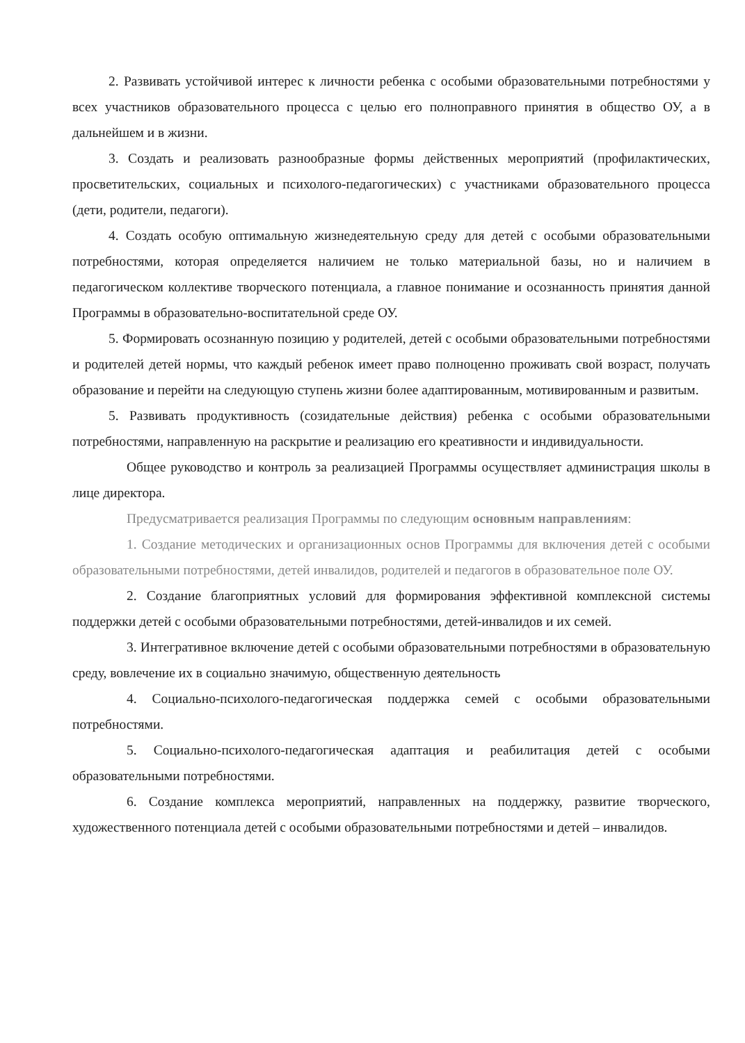2. Развивать устойчивой интерес к личности ребенка с особыми образовательными потребностями у всех участников образовательного процесса с целью его полноправного принятия в общество ОУ, а в дальнейшем и в жизни.
3. Создать и реализовать разнообразные формы действенных мероприятий (профилактических, просветительских, социальных и психолого-педагогических) с участниками образовательного процесса (дети, родители, педагоги).
4. Создать особую оптимальную жизнедеятельную среду для детей с особыми образовательными потребностями, которая определяется наличием не только материальной базы, но и наличием в педагогическом коллективе творческого потенциала, а главное понимание и осознанность принятия данной Программы в образовательно-воспитательной среде ОУ.
5. Формировать осознанную позицию у родителей, детей с особыми образовательными потребностями и родителей детей нормы, что каждый ребенок имеет право полноценно проживать свой возраст, получать образование и перейти на следующую ступень жизни более адаптированным, мотивированным и развитым.
5. Развивать продуктивность (созидательные действия) ребенка с особыми образовательными потребностями, направленную на раскрытие и реализацию его креативности и индивидуальности.
Общее руководство и контроль за реализацией Программы осуществляет администрация школы в лице директора.
Предусматривается реализация Программы по следующим основным направлениям:
1. Создание методических и организационных основ Программы для включения детей с особыми образовательными потребностями, детей инвалидов, родителей и педагогов в образовательное поле ОУ.
2. Создание благоприятных условий для формирования эффективной комплексной системы поддержки детей с особыми образовательными потребностями, детей-инвалидов и их семей.
3. Интегративное включение детей с особыми образовательными потребностями в образовательную среду, вовлечение их в социально значимую, общественную деятельность
4. Социально-психолого-педагогическая поддержка семей с особыми образовательными потребностями.
5. Социально-психолого-педагогическая адаптация и реабилитация детей с особыми образовательными потребностями.
6. Создание комплекса мероприятий, направленных на поддержку, развитие творческого, художественного потенциала детей с особыми образовательными потребностями и детей – инвалидов.